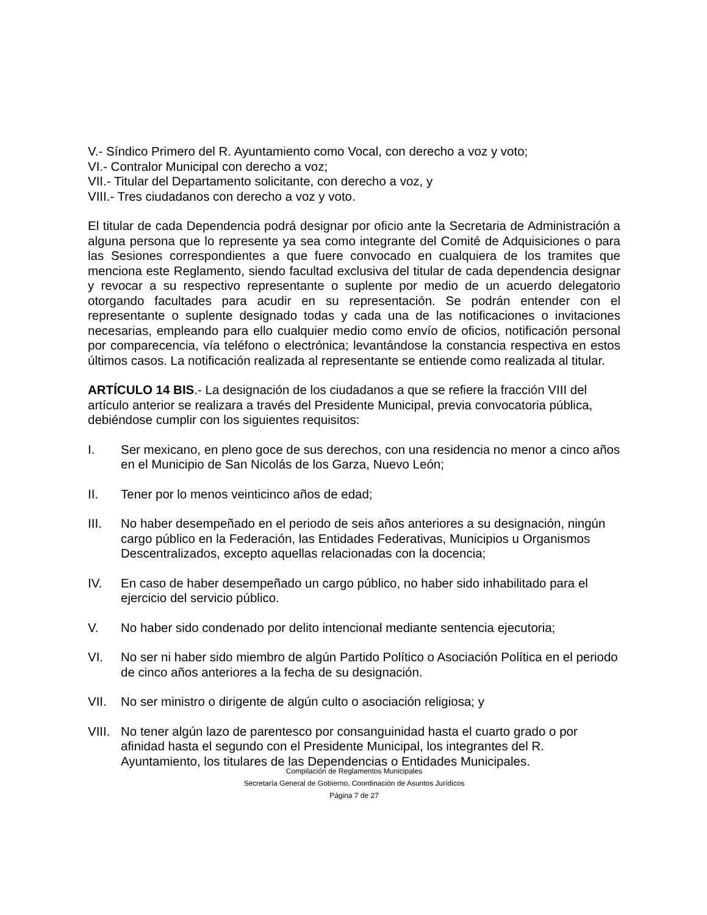V.- Síndico Primero del R. Ayuntamiento como Vocal, con derecho a voz y voto;
VI.- Contralor Municipal con derecho a voz;
VII.- Titular del Departamento solicitante, con derecho a voz, y
VIII.- Tres ciudadanos con derecho a voz y voto.
El titular de cada Dependencia podrá designar por oficio ante la Secretaria de Administración a alguna persona que lo represente ya sea como integrante del Comité de Adquisiciones o para las Sesiones correspondientes a que fuere convocado en cualquiera de los tramites que menciona este Reglamento, siendo facultad exclusiva del titular de cada dependencia designar y revocar a su respectivo representante o suplente por medio de un acuerdo delegatorio otorgando facultades para acudir en su representación. Se podrán entender con el representante o suplente designado todas y cada una de las notificaciones o invitaciones necesarias, empleando para ello cualquier medio como envío de oficios, notificación personal por comparecencia, vía teléfono o electrónica; levantándose la constancia respectiva en estos últimos casos. La notificación realizada al representante se entiende como realizada al titular.
ARTÍCULO 14 BIS.- La designación de los ciudadanos a que se refiere la fracción VIII del artículo anterior se realizara a través del Presidente Municipal, previa convocatoria pública, debiéndose cumplir con los siguientes requisitos:
I. Ser mexicano, en pleno goce de sus derechos, con una residencia no menor a cinco años en el Municipio de San Nicolás de los Garza, Nuevo León;
II. Tener por lo menos veinticinco años de edad;
III. No haber desempeñado en el periodo de seis años anteriores a su designación, ningún cargo público en la Federación, las Entidades Federativas, Municipios u Organismos Descentralizados, excepto aquellas relacionadas con la docencia;
IV. En caso de haber desempeñado un cargo público, no haber sido inhabilitado para el ejercicio del servicio público.
V. No haber sido condenado por delito intencional mediante sentencia ejecutoria;
VI. No ser ni haber sido miembro de algún Partido Político o Asociación Política en el periodo de cinco años anteriores a la fecha de su designación.
VII. No ser ministro o dirigente de algún culto o asociación religiosa; y
VIII. No tener algún lazo de parentesco por consanguinidad hasta el cuarto grado o por afinidad hasta el segundo con el Presidente Municipal, los integrantes del R. Ayuntamiento, los titulares de las Dependencias o Entidades Municipales.
Compilación de Reglamentos Municipales
Secretaría General de Gobierno, Coordinación de Asuntos Jurídicos
Página 7 de 27